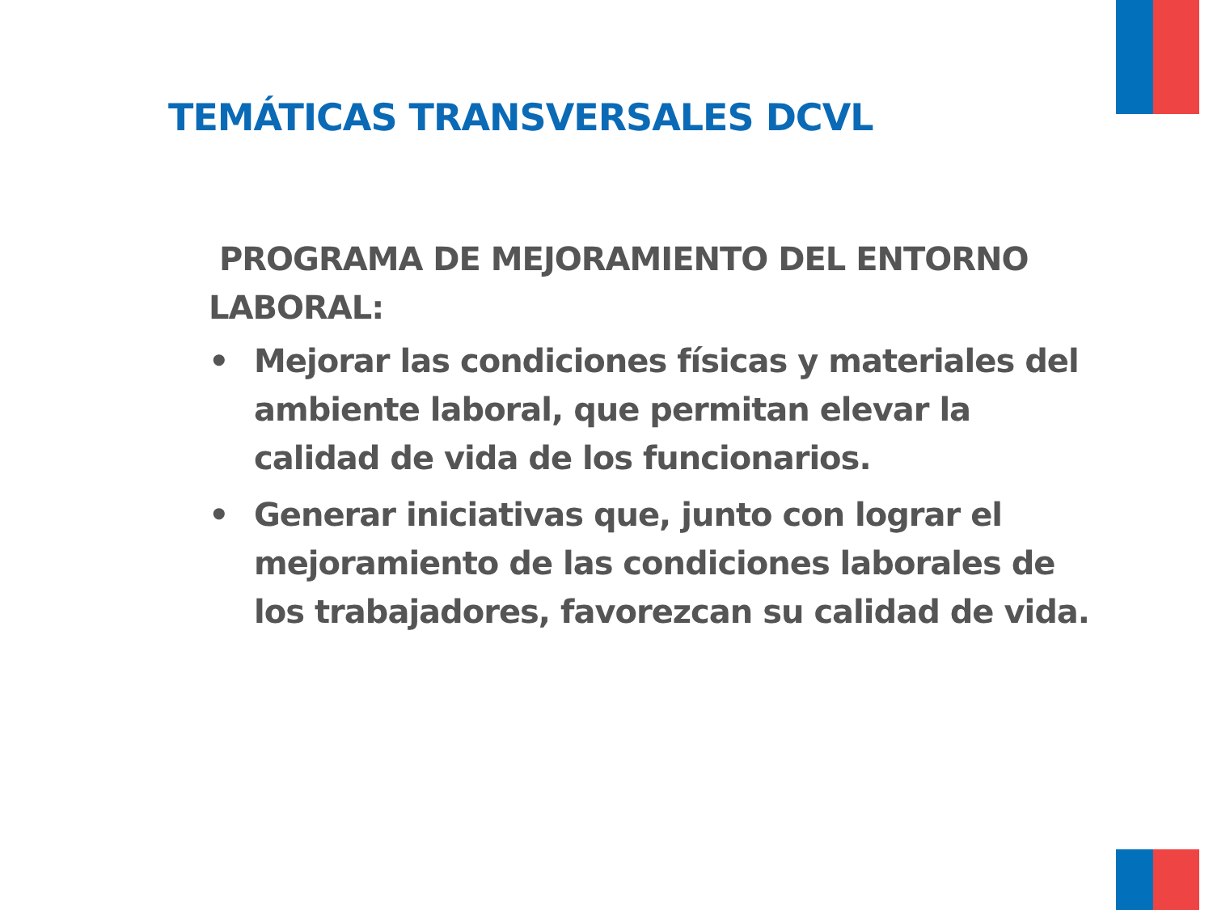TEMÁTICAS TRANSVERSALES DCVL
PROGRAMA DE MEJORAMIENTO DEL ENTORNO LABORAL:
• Mejorar las condiciones físicas y materiales del ambiente laboral, que permitan elevar la calidad de vida de los funcionarios.
• Generar iniciativas que, junto con lograr el mejoramiento de las condiciones laborales de los trabajadores, favorezcan su calidad de vida.